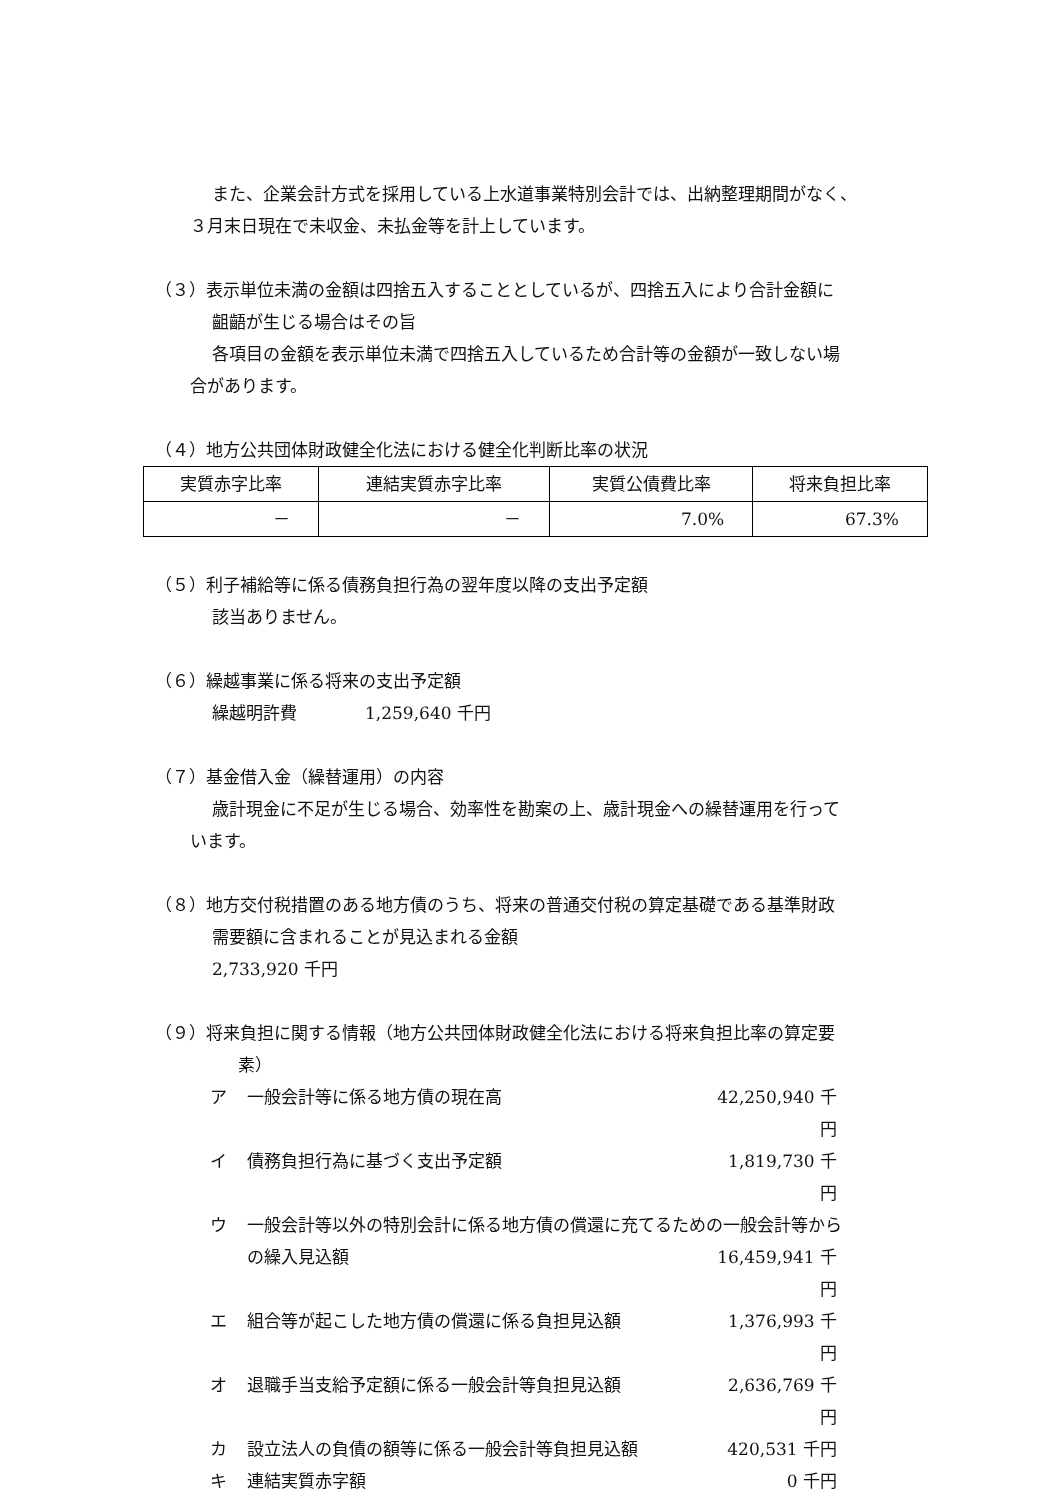また、企業会計方式を採用している上水道事業特別会計では、出納整理期間がなく、
３月末日現在で未収金、未払金等を計上しています。
（３）表示単位未満の金額は四捨五入することとしているが、四捨五入により合計金額に
齟齬が生じる場合はその旨
各項目の金額を表示単位未満で四捨五入しているため合計等の金額が一致しない場
合があります。
（４）地方公共団体財政健全化法における健全化判断比率の状況
| 実質赤字比率 | 連結実質赤字比率 | 実質公債費比率 | 将来負担比率 |
| --- | --- | --- | --- |
| － | － | 7.0% | 67.3% |
（５）利子補給等に係る債務負担行為の翌年度以降の支出予定額
該当ありません。
（６）繰越事業に係る将来の支出予定額
繰越明許費　　　　1,259,640 千円
（７）基金借入金（繰替運用）の内容
歳計現金に不足が生じる場合、効率性を勘案の上、歳計現金への繰替運用を行って
います。
（８）地方交付税措置のある地方債のうち、将来の普通交付税の算定基礎である基準財政
需要額に含まれることが見込まれる金額
2,733,920 千円
（９）将来負担に関する情報（地方公共団体財政健全化法における将来負担比率の算定要
素）
ア 一般会計等に係る地方債の現在高 42,250,940 千円
イ 債務負担行為に基づく支出予定額 1,819,730 千円
ウ 一般会計等以外の特別会計に係る地方債の償還に充てるための一般会計等から
の繰入見込額 16,459,941 千円
エ 組合等が起こした地方債の償還に係る負担見込額 1,376,993 千円
オ 退職手当支給予定額に係る一般会計等負担見込額 2,636,769 千円
カ 設立法人の負債の額等に係る一般会計等負担見込額 420,531 千円
キ 連結実質赤字額 0 千円